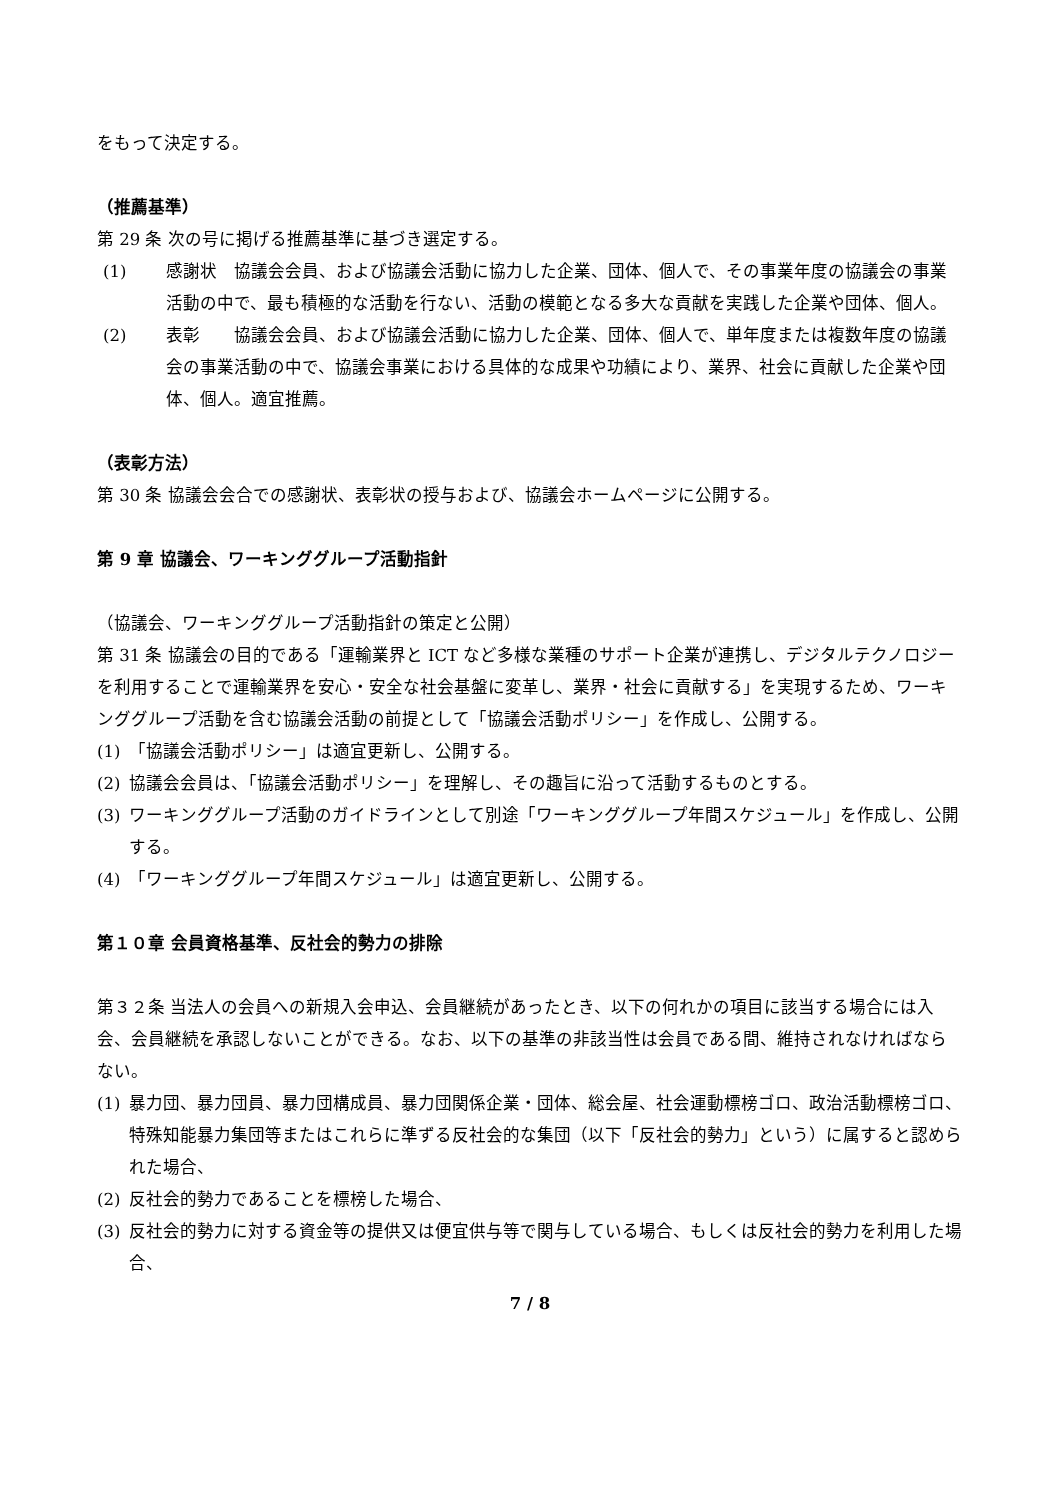をもって決定する。
（推薦基準）
第 29 条 次の号に掲げる推薦基準に基づき選定する。
(1) 感謝状　協議会会員、および協議会活動に協力した企業、団体、個人で、その事業年度の協議会の事業活動の中で、最も積極的な活動を行ない、活動の模範となる多大な貢献を実践した企業や団体、個人。
(2) 表彰　　協議会会員、および協議会活動に協力した企業、団体、個人で、単年度または複数年度の協議会の事業活動の中で、協議会事業における具体的な成果や功績により、業界、社会に貢献した企業や団体、個人。適宜推薦。
（表彰方法）
第 30 条 協議会会合での感謝状、表彰状の授与および、協議会ホームページに公開する。
第 9 章 協議会、ワーキンググループ活動指針
（協議会、ワーキンググループ活動指針の策定と公開）
第 31 条 協議会の目的である「運輸業界と ICT など多様な業種のサポート企業が連携し、デジタルテクノロジーを利用することで運輸業界を安心・安全な社会基盤に変革し、業界・社会に貢献する」を実現するため、ワーキンググループ活動を含む協議会活動の前提として「協議会活動ポリシー」を作成し、公開する。
(1) 「協議会活動ポリシー」は適宜更新し、公開する。
(2) 協議会会員は、「協議会活動ポリシー」を理解し、その趣旨に沿って活動するものとする。
(3) ワーキンググループ活動のガイドラインとして別途「ワーキンググループ年間スケジュール」を作成し、公開する。
(4) 「ワーキンググループ年間スケジュール」は適宜更新し、公開する。
第１０章 会員資格基準、反社会的勢力の排除
第３２条 当法人の会員への新規入会申込、会員継続があったとき、以下の何れかの項目に該当する場合には入会、会員継続を承認しないことができる。なお、以下の基準の非該当性は会員である間、維持されなければならない。
(1) 暴力団、暴力団員、暴力団構成員、暴力団関係企業・団体、総会屋、社会運動標榜ゴロ、政治活動標榜ゴロ、特殊知能暴力集団等またはこれらに準ずる反社会的な集団（以下「反社会的勢力」という）に属すると認められた場合、
(2) 反社会的勢力であることを標榜した場合、
(3) 反社会的勢力に対する資金等の提供又は便宜供与等で関与している場合、もしくは反社会的勢力を利用した場合、
7 / 8